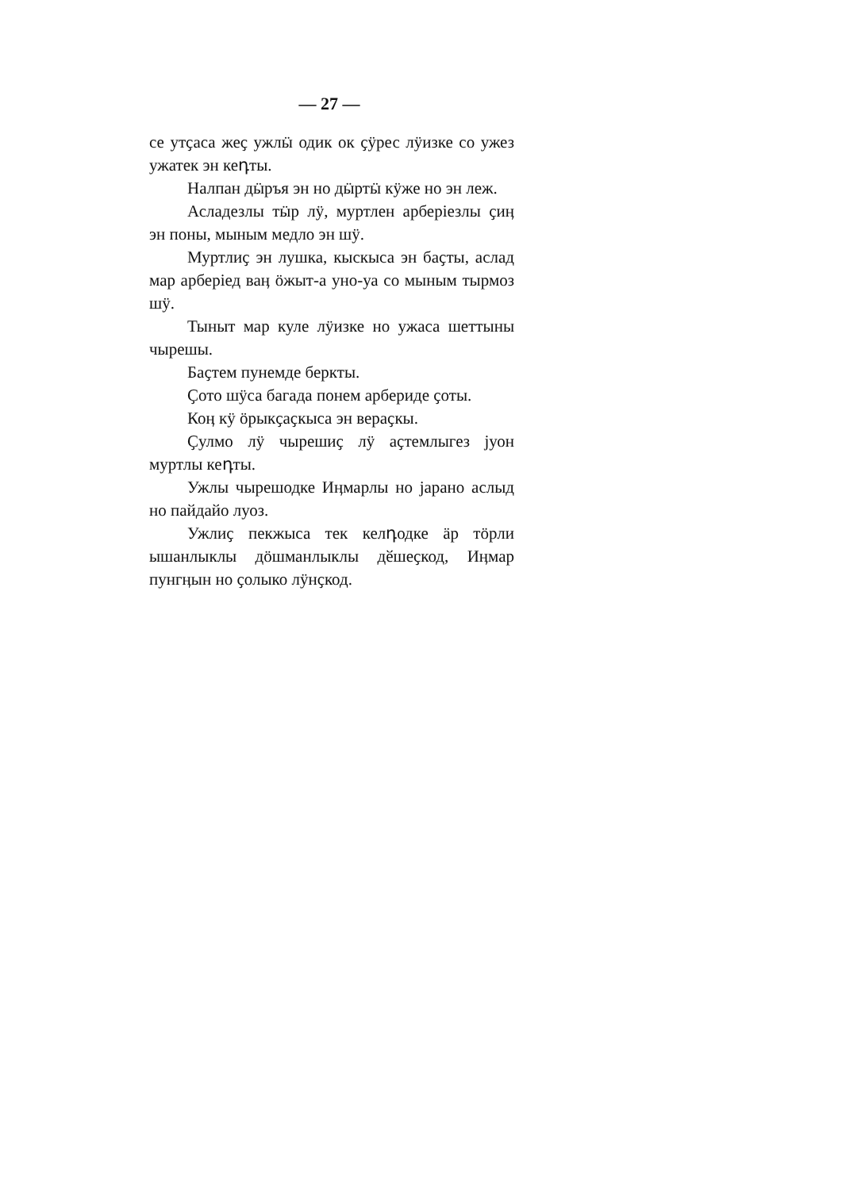— 27 —
се утҫаса жеҫ ужлӹ одик ок ҫӱрес лӱизке со ужез ужатек эн кеդты.
Налпан дӹръя эн но дӹртӹ кӱже но эн леж.
Асладезлы тӹр лӱ, муртлен арберіезлы ҫиӊ эн поны, мыным медло эн шӱ.
Муртлиҫ эн лушка, кыскыса эн баҫты, аслад мар арберіед ваӊ ӧжыт-а уно-уа со мыным тырмоз шӱ.
Тыныт мар куле лӱизке но ужаса шеттыны чырешы.
Баҫтем пунемде беркты.
Ҫото шӱса багада понем арбериде ҫоты.
Коӊ кӱ ӧрыкҫаҫкыса эн вераҫкы.
Ҫулмо лӱ чырешиҫ лӱ аҫтемлыгез јуон муртлы кеդты.
Ужлы чырешодке Иӊмарлы но јарано аслыд но пайдайо луоз.
Ужлиҫ пекжыса тек келդодке ӓр тӧрли ышанлыклы дӧшманлыклы дӗшеҫкод, Иӊмар пунгӊын но ҫолыко лӱнҫкод.